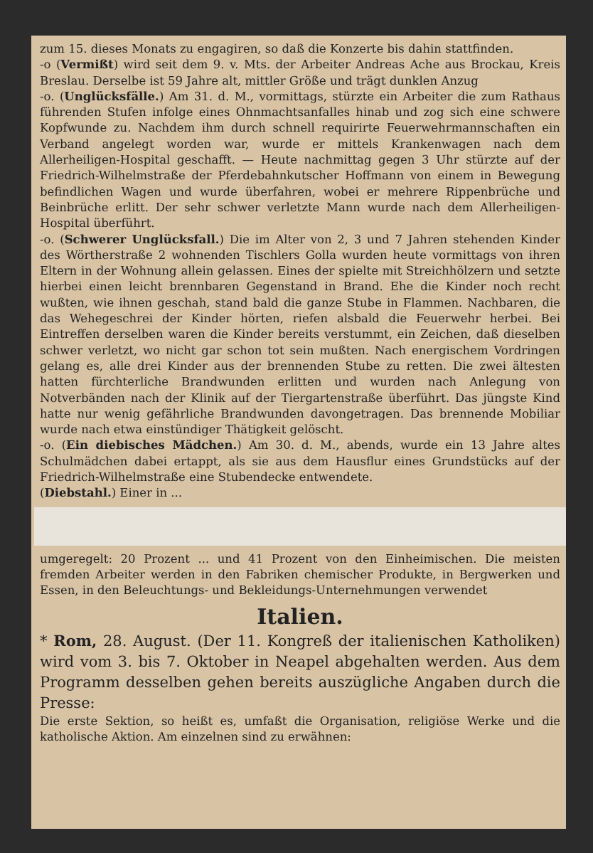zum 15. dieses Monats zu engagiren, so daß die Konzerte bis dahin stattfinden.
-o (Vermißt) wird seit dem 9. v. Mts. der Arbeiter Andreas Ache aus Brockau, Kreis Breslau. Derselbe ist 59 Jahre alt, mittler Größe und trägt dunklen Anzug
-o. (Unglücksfälle.) Am 31. d. M., vormittags, stürzte ein Arbeiter die zum Rathaus führenden Stufen infolge eines Ohnmachtsanfalles hinab und zog sich eine schwere Kopfwunde zu. Nachdem ihm durch schnell requirirte Feuerwehrmannschaften ein Verband angelegt worden war, wurde er mittels Krankenwagen nach dem Allerheiligen-Hospital geschafft. — Heute nachmittag gegen 3 Uhr stürzte auf der Friedrich-Wilhelmstraße der Pferdebahnkutscher Hoffmann von einem in Bewegung befindlichen Wagen und wurde überfahren, wobei er mehrere Rippenbrüche und Beinbrüche erlitt. Der sehr schwer verletzte Mann wurde nach dem Allerheiligen-Hospital überführt.
-o. (Schwerer Unglücksfall.) Die im Alter von 2, 3 und 7 Jahren stehenden Kinder des Wörtherstraße 2 wohnenden Tischlers Golla wurden heute vormittags von ihren Eltern in der Wohnung allein gelassen. Eines der spielte mit Streichhölzern und setzte hierbei einen leicht brennbaren Gegenstand in Brand. Ehe die Kinder noch recht wußten, wie ihnen geschah, stand bald die ganze Stube in Flammen. Nachbaren, die das Wehegeschrei der Kinder hörten, riefen alsbald die Feuerwehr herbei. Bei Eintreffen derselben waren die Kinder bereits verstummt, ein Zeichen, daß dieselben schwer verletzt, wo nicht gar schon tot sein mußten. Nach energischem Vordringen gelang es, alle drei Kinder aus der brennenden Stube zu retten. Die zwei ältesten hatten fürchterliche Brandwunden erlitten und wurden nach Anlegung von Notverbänden nach der Klinik auf der Tiergartenstraße überführt. Das jüngste Kind hatte nur wenig gefährliche Brandwunden davongetragen. Das brennende Mobiliar wurde nach etwa einstündiger Thätigkeit gelöscht.
-o. (Ein diebisches Mädchen.) Am 30. d. M., abends, wurde ein 13 Jahre altes Schulmädchen dabei ertappt, als sie aus dem Hausflur eines Grundstücks auf der Friedrich-Wilhelmstraße eine Stubendecke entwendete.
(Diebstahl.) Einer in ...
umgeregelt: 20 Prozent ... und 41 Prozent von den Einheimischen. Die meisten fremden Arbeiter werden in den Fabriken chemischer Produkte, in Bergwerken und Essen, in den Beleuchtungs- und Bekleidungs-Unternehmungen verwendet
Italien.
* Rom, 28. August. (Der 11. Kongreß der italienischen Katholiken) wird vom 3. bis 7. Oktober in Neapel abgehalten werden. Aus dem Programm desselben gehen bereits auszügliche Angaben durch die Presse:
Die erste Sektion, so heißt es, umfaßt die Organisation, religiöse Werke und die katholische Aktion. Am einzelnen sind zu erwähnen: